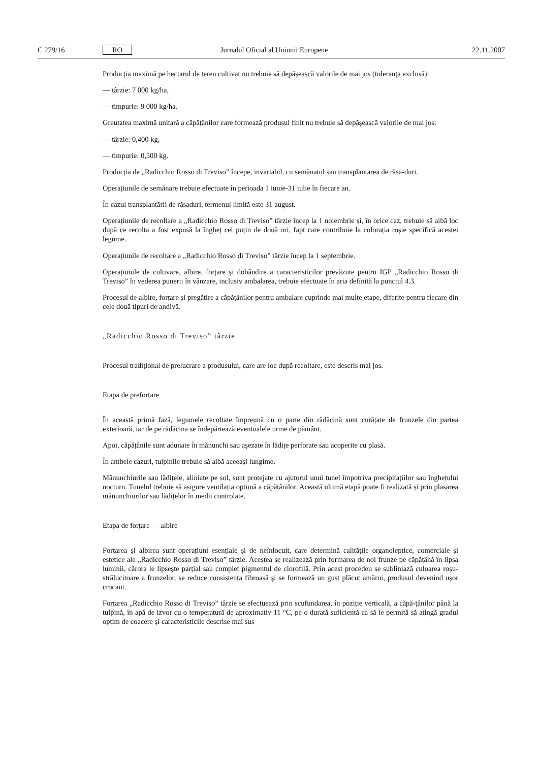C 279/16 RO Jurnalul Oficial al Uniunii Europene 22.11.2007
Producția maximă pe hectarul de teren cultivat nu trebuie să depășească valorile de mai jos (toleranța exclusă):
— târzie: 7 000 kg/ha,
— timpurie: 9 000 kg/ha.
Greutatea maximă unitară a căpățânilor care formează produsul finit nu trebuie să depășească valorile de mai jos:
— târzie: 0,400 kg,
— timpurie: 0,500 kg.
Producția de „Radicchio Rosso di Treviso” începe, invariabil, cu semănatul sau transplantarea de răsa-duri.
Operațiunile de semănare trebuie efectuate în perioada 1 iunie-31 iulie în fiecare an.
În cazul transplantării de răsaduri, termenul limită este 31 august.
Operațiunile de recoltare a „Radicchio Rosso di Treviso” târzie încep la 1 noiembrie și, în orice caz, trebuie să aibă loc după ce recolta a fost expusă la îngheț cel puțin de două ori, fapt care contribuie la colorația roșie specifică acestei legume.
Operațiunile de recoltare a „Radicchio Rosso di Treviso” târzie încep la 1 septembrie.
Operațiunile de cultivare, albire, forțare și dobândire a caracteristicilor prevăzute pentru IGP „Radicchio Rosso di Treviso” în vederea punerii în vânzare, inclusiv ambalarea, trebuie efectuate în aria definită la punctul 4.3.
Procesul de albire, forțare și pregătire a căpățânilor pentru ambalare cuprinde mai multe etape, diferite pentru fiecare din cele două tipuri de andivă.
„Radicchio Rosso di Treviso” târzie
Procesul tradițional de prelucrare a produsului, care are loc după recoltare, este descris mai jos.
Etapa de preforțare
În această primă fază, legumele recoltate împreună cu o parte din rădăcină sunt curățate de frunzele din partea exterioară, iar de pe rădăcina se îndepărtează eventualele urme de pământ.
Apoi, căpățânile sunt adunate în mănunchi sau așezate în lădițe perforate sau acoperite cu plasă.
În ambele cazuri, tulpinile trebuie să aibă aceeași lungime.
Mănunchiurile sau lădițele, aliniate pe sol, sunt protejate cu ajutorul unui tunel împotriva precipitațiilor sau înghețului nocturn. Tunelul trebuie să asigure ventilația optimă a căpățânilor. Această ultimă etapă poate fi realizată și prin plasarea mănunchiurilor sau lădițelor în medii controlate.
Etapa de forțare — albire
Forțarea și albirea sunt operațiuni esențiale și de neînlocuit, care determină calitățile organoleptice, comerciale și estetice ale „Radicchio Rosso di Treviso” târzie. Acestea se realizează prin formarea de noi frunze pe căpățână în lipsa luminii, cărora le lipsește parțial sau complet pigmentul de clorofilă. Prin acest procedeu se subliniază culoarea roșu-strălucitoare a frunzelor, se reduce consistența fibroasă și se formează un gust plăcut amărui, produsul devenind ușor crocant.
Forțarea „Radicchio Rosso di Treviso” târzie se efectuează prin scufundarea, în poziție verticală, a căpă-țânilor până la tulpină, în apă de izvor cu o temperatură de aproximativ 11 °C, pe o durată suficientă ca să le permită să atingă gradul optim de coacere și caracteristicile descrise mai sus